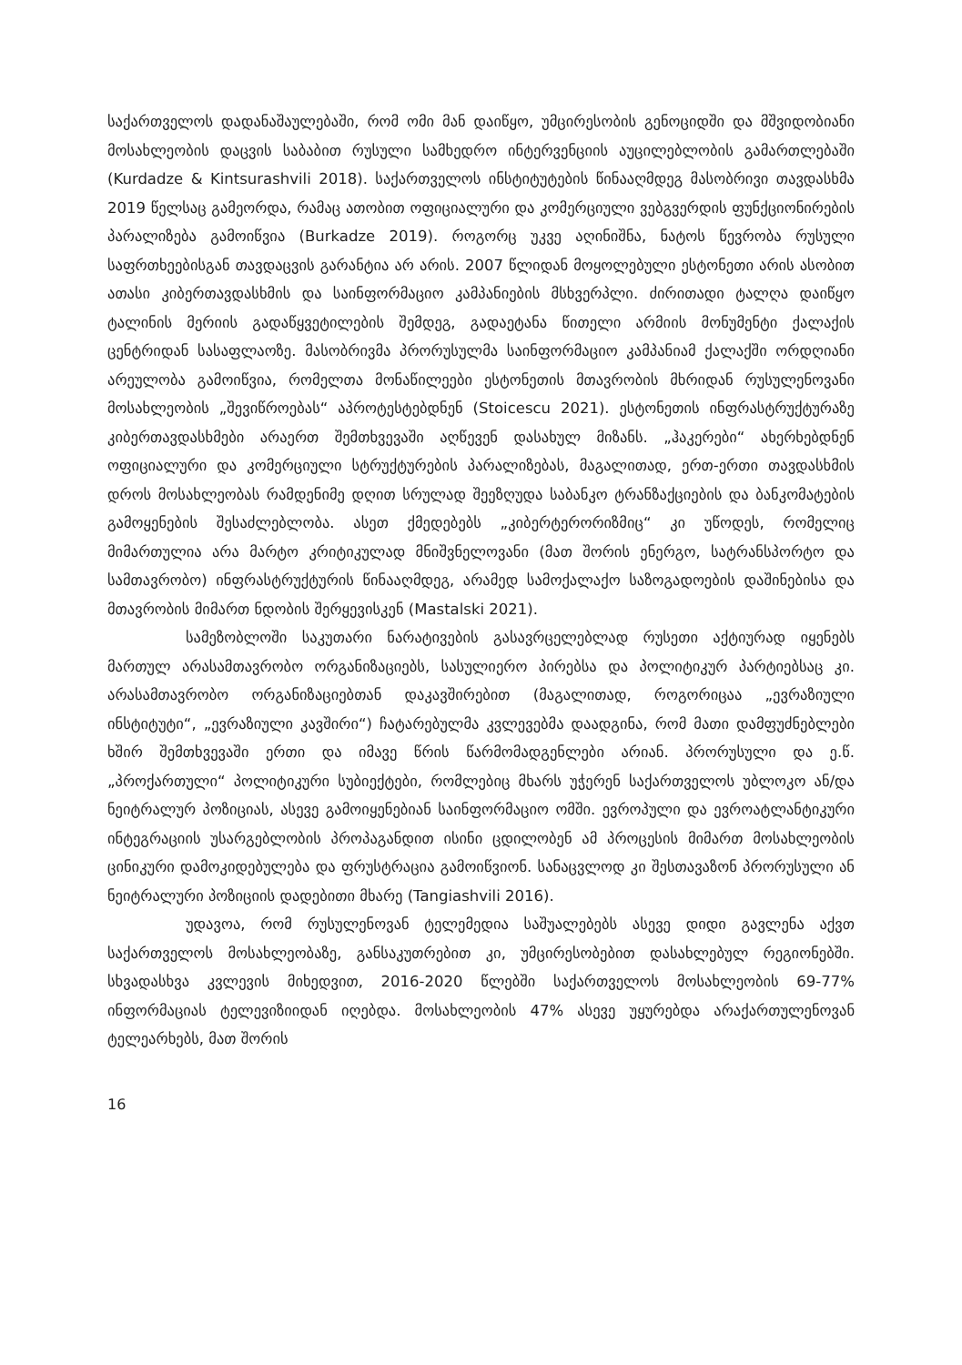საქართველოს დადანაშაულებაში, რომ ომი მან დაიწყო, უმცირესობის გენოციდში და მშვიდობიანი მოსახლეობის დაცვის საბაბით რუსული სამხედრო ინტერვენციის აუცილებლობის გამართლებაში (Kurdadze & Kintsurashvili 2018). საქართველოს ინსტიტუტების წინააღმდეგ მასობრივი თავდასხმა 2019 წელსაც გამეორდა, რამაც ათობით ოფიციალური და კომერციული ვებგვერდის ფუნქციონირების პარალიზება გამოიწვია (Burkadze 2019). როგორც უკვე აღინიშნა, ნატოს წევრობა რუსული საფრთხეებისგან თავდაცვის გარანტია არ არის. 2007 წლიდან მოყოლებული ესტონეთი არის ასობით ათასი კიბერთავდასხმის და საინფორმაციო კამპანიების მსხვერპლი. ძირითადი ტალღა დაიწყო ტალინის მერიის გადაწყვეტილების შემდეგ, გადაეტანა წითელი არმიის მონუმენტი ქალაქის ცენტრიდან სასაფლაოზე. მასობრივმა პრორუსულმა საინფორმაციო კამპანიამ ქალაქში ორდღიანი არეულობა გამოიწვია, რომელთა მონაწილეები ესტონეთის მთავრობის მხრიდან რუსულენოვანი მოსახლეობის „შევიწროებას“ აპროტესტებდნენ (Stoicescu 2021). ესტონეთის ინფრასტრუქტურაზე კიბერთავდასხმები არაერთ შემთხვევაში აღწევენ დასახულ მიზანს. „ჰაკერები“ ახერხებდნენ ოფიციალური და კომერციული სტრუქტურების პარალიზებას, მაგალითად, ერთ-ერთი თავდასხმის დროს მოსახლეობას რამდენიმე დღით სრულად შეეზღუდა საბანკო ტრანზაქციების და ბანკომატების გამოყენების შესაძლებლობა. ასეთ ქმედებებს „კიბერტერორიზმიც“ კი უწოდეს, რომელიც მიმართულია არა მარტო კრიტიკულად მნიშვნელოვანი (მათ შორის ენერგო, სატრანსპორტო და სამთავრობო) ინფრასტრუქტურის წინააღმდეგ, არამედ სამოქალაქო საზოგადოების დაშინებისა და მთავრობის მიმართ ნდობის შერყევისკენ (Mastalski 2021).
სამეზობლოში საკუთარი ნარატივების გასავრცელებლად რუსეთი აქტიურად იყენებს მართულ არასამთავრობო ორგანიზაციებს, სასულიერო პირებსა და პოლიტიკურ პარტიებსაც კი. არასამთავრობო ორგანიზაციებთან დაკავშირებით (მაგალითად, როგორიცაა „ევრაზიული ინსტიტუტი“, „ევრაზიული კავშირი“) ჩატარებულმა კვლევებმა დაადგინა, რომ მათი დამფუძნებლები ხშირ შემთხვევაში ერთი და იმავე წრის წარმომადგენლები არიან. პრორუსული და ე.წ. „პროქართული“ პოლიტიკური სუბიექტები, რომლებიც მხარს უჭერენ საქართველოს უბლოკო ან/და ნეიტრალურ პოზიციას, ასევე გამოიყენებიან საინფორმაციო ომში. ევროპული და ევროატლანტიკური ინტეგრაციის უსარგებლობის პროპაგანდით ისინი ცდილობენ ამ პროცესის მიმართ მოსახლეობის ცინიკური დამოკიდებულება და ფრუსტრაცია გამოიწვიონ. სანაცვლოდ კი შესთავაზონ პრორუსული ან ნეიტრალური პოზიციის დადებითი მხარე (Tangiashvili 2016).
უდავოა, რომ რუსულენოვან ტელემედია საშუალებებს ასევე დიდი გავლენა აქვთ საქართველოს მოსახლეობაზე, განსაკუთრებით კი, უმცირესობებით დასახლებულ რეგიონებში. სხვადასხვა კვლევის მიხედვით, 2016-2020 წლებში საქართველოს მოსახლეობის 69-77% ინფორმაციას ტელევიზიიდან იღებდა. მოსახლეობის 47% ასევე უყურებდა არაქართულენოვან ტელეარხებს, მათ შორის
16